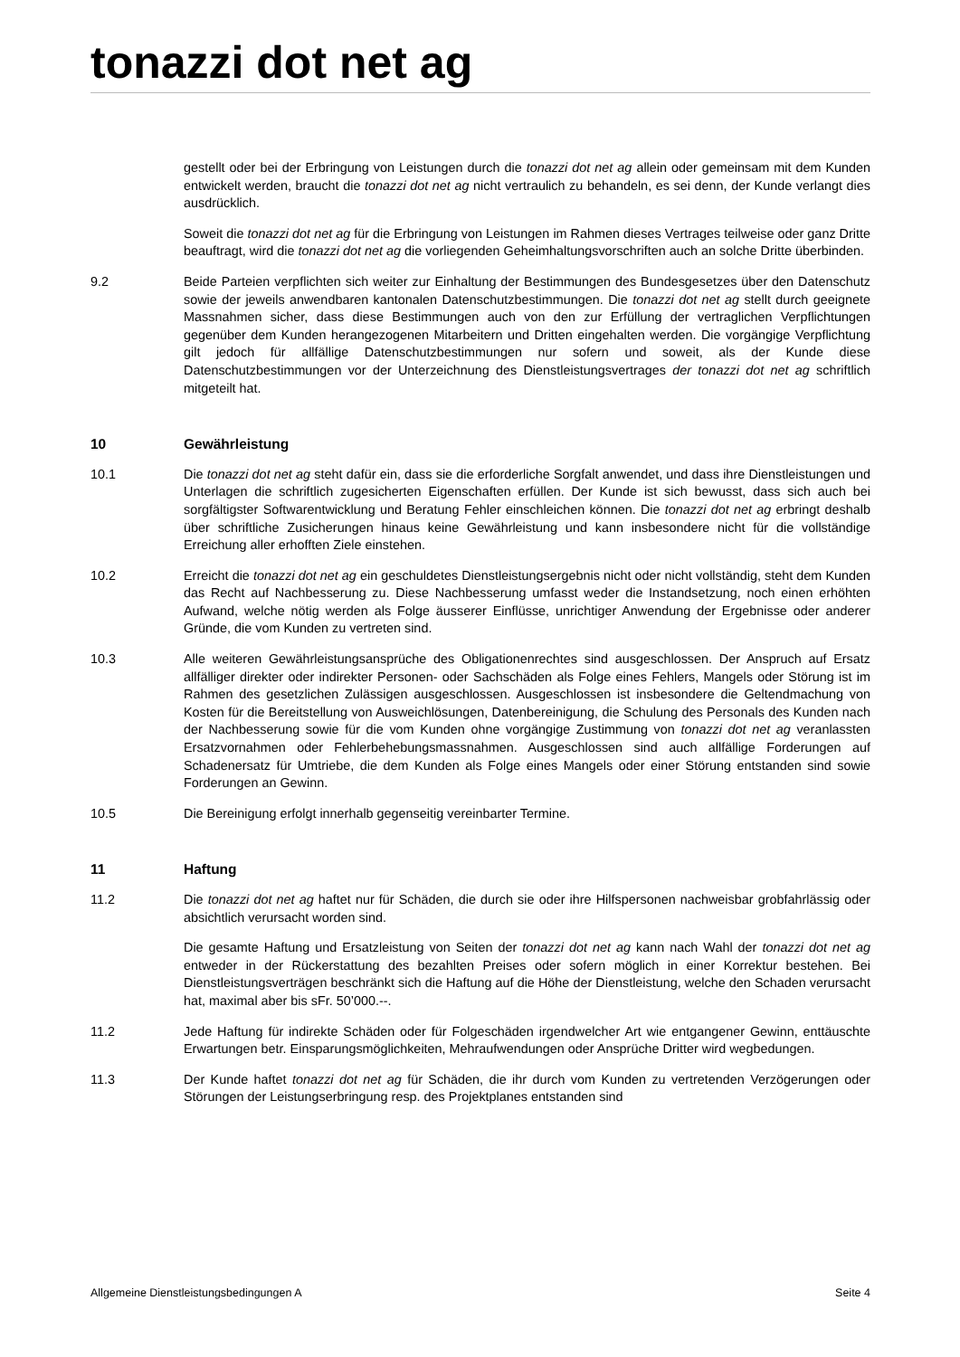tonazzi dot net ag
gestellt oder bei der Erbringung von Leistungen durch die tonazzi dot net ag allein oder gemeinsam mit dem Kunden entwickelt werden, braucht die tonazzi dot net ag nicht vertraulich zu behandeln, es sei denn, der Kunde verlangt dies ausdrücklich.
Soweit die tonazzi dot net ag für die Erbringung von Leistungen im Rahmen dieses Vertrages teilweise oder ganz Dritte beauftragt, wird die tonazzi dot net ag die vorliegenden Geheimhaltungsvorschriften auch an solche Dritte überbinden.
9.2 Beide Parteien verpflichten sich weiter zur Einhaltung der Bestimmungen des Bundesgesetzes über den Datenschutz sowie der jeweils anwendbaren kantonalen Datenschutzbestimmungen. Die tonazzi dot net ag stellt durch geeignete Massnahmen sicher, dass diese Bestimmungen auch von den zur Erfüllung der vertraglichen Verpflichtungen gegenüber dem Kunden herangezogenen Mitarbeitern und Dritten eingehalten werden. Die vorgängige Verpflichtung gilt jedoch für allfällige Datenschutzbestimmungen nur sofern und soweit, als der Kunde diese Datenschutzbestimmungen vor der Unterzeichnung des Dienstleistungsvertrages der tonazzi dot net ag schriftlich mitgeteilt hat.
10 Gewährleistung
10.1 Die tonazzi dot net ag steht dafür ein, dass sie die erforderliche Sorgfalt anwendet, und dass ihre Dienstleistungen und Unterlagen die schriftlich zugesicherten Eigenschaften erfüllen. Der Kunde ist sich bewusst, dass sich auch bei sorgfältigster Softwarentwicklung und Beratung Fehler einschleichen können. Die tonazzi dot net ag erbringt deshalb über schriftliche Zusicherungen hinaus keine Gewährleistung und kann insbesondere nicht für die vollständige Erreichung aller erhofften Ziele einstehen.
10.2 Erreicht die tonazzi dot net ag ein geschuldetes Dienstleistungsergebnis nicht oder nicht vollständig, steht dem Kunden das Recht auf Nachbesserung zu. Diese Nachbesserung umfasst weder die Instandsetzung, noch einen erhöhten Aufwand, welche nötig werden als Folge äusserer Einflüsse, unrichtiger Anwendung der Ergebnisse oder anderer Gründe, die vom Kunden zu vertreten sind.
10.3 Alle weiteren Gewährleistungsansprüche des Obligationenrechtes sind ausgeschlossen. Der Anspruch auf Ersatz allfälliger direkter oder indirekter Personen- oder Sachschäden als Folge eines Fehlers, Mangels oder Störung ist im Rahmen des gesetzlichen Zulässigen ausgeschlossen. Ausgeschlossen ist insbesondere die Geltendmachung von Kosten für die Bereitstellung von Ausweichlösungen, Datenbereinigung, die Schulung des Personals des Kunden nach der Nachbesserung sowie für die vom Kunden ohne vorgängige Zustimmung von tonazzi dot net ag veranlassten Ersatzvornahmen oder Fehlerbehebungsmassnahmen. Ausgeschlossen sind auch allfällige Forderungen auf Schadenersatz für Umtriebe, die dem Kunden als Folge eines Mangels oder einer Störung entstanden sind sowie Forderungen an Gewinn.
10.5 Die Bereinigung erfolgt innerhalb gegenseitig vereinbarter Termine.
11 Haftung
11.2 Die tonazzi dot net ag haftet nur für Schäden, die durch sie oder ihre Hilfspersonen nachweisbar grobfahrlässig oder absichtlich verursacht worden sind.
Die gesamte Haftung und Ersatzleistung von Seiten der tonazzi dot net ag kann nach Wahl der tonazzi dot net ag entweder in der Rückerstattung des bezahlten Preises oder sofern möglich in einer Korrektur bestehen. Bei Dienstleistungsverträgen beschränkt sich die Haftung auf die Höhe der Dienstleistung, welche den Schaden verursacht hat, maximal aber bis sFr. 50’000.--.
11.2 Jede Haftung für indirekte Schäden oder für Folgeschäden irgendwelcher Art wie entgangener Gewinn, enttäuschte Erwartungen betr. Einsparungsmöglichkeiten, Mehraufwendungen oder Ansprüche Dritter wird wegbedungen.
11.3 Der Kunde haftet tonazzi dot net ag für Schäden, die ihr durch vom Kunden zu vertretenden Verzögerungen oder Störungen der Leistungserbringung resp. des Projektplanes entstanden sind
Allgemeine Dienstleistungsbedingungen A Seite 4